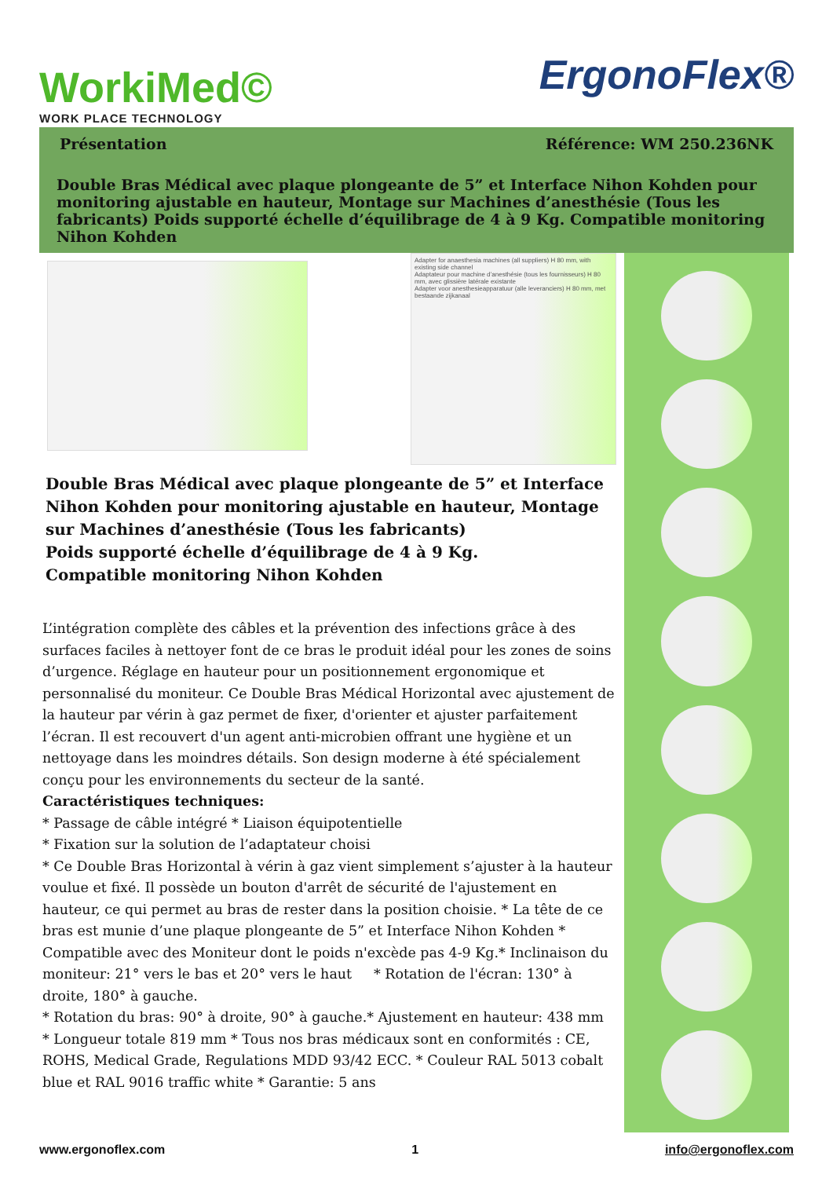WorkiMed©
WORK PLACE TECHNOLOGY
ErgonoFlex®
Présentation Référence: WM 250.236NK
Double Bras Médical avec plaque plongeante de 5” et Interface Nihon Kohden pour monitoring ajustable en hauteur, Montage sur Machines d’anesthésie (Tous les fabricants) Poids supporté échelle d’équilibrage de 4 à 9 Kg. Compatible monitoring Nihon Kohden
Adapter for anaesthesia machines (all suppliers) H 80 mm, with existing side channel
Adaptateur pour machine d’anesthésie (tous les fournisseurs) H 80 mm, avec glissière latérale existante
Adapter voor anesthesieapparatuur (alle leveranciers) H 80 mm, met bestaande zijkanaal
Double Bras Médical avec plaque plongeante de 5” et Interface Nihon Kohden pour monitoring ajustable en hauteur, Montage sur Machines d’anesthésie (Tous les fabricants)
Poids supporté échelle d’équilibrage de 4 à 9 Kg.
Compatible monitoring Nihon Kohden
L’intégration complète des câbles et la prévention des infections grâce à des surfaces faciles à nettoyer font de ce bras le produit idéal pour les zones de soins d’urgence. Réglage en hauteur pour un positionnement ergonomique et personnalisé du moniteur. Ce Double Bras Médical Horizontal avec ajustement de la hauteur par vérin à gaz permet de fixer, d'orienter et ajuster parfaitement l’écran. Il est recouvert d'un agent anti-microbien offrant une hygiène et un nettoyage dans les moindres détails. Son design moderne à été spécialement conçu pour les environnements du secteur de la santé.
Caractéristiques techniques:
* Passage de câble intégré * Liaison équipotentielle
* Fixation sur la solution de l’adaptateur choisi
* Ce Double Bras Horizontal à vérin à gaz vient simplement s’ajuster à la hauteur voulue et fixé. Il possède un bouton d'arrêt de sécurité de l'ajustement en hauteur, ce qui permet au bras de rester dans la position choisie. * La tête de ce bras est munie d’une plaque plongeante de 5” et Interface Nihon Kohden * Compatible avec des Moniteur dont le poids n'excède pas 4-9 Kg.* Inclinaison du moniteur: 21° vers le bas et 20° vers le haut * Rotation de l'écran: 130° à droite, 180° à gauche.
* Rotation du bras: 90° à droite, 90° à gauche.* Ajustement en hauteur: 438 mm
* Longueur totale 819 mm * Tous nos bras médicaux sont en conformités : CE, ROHS, Medical Grade, Regulations MDD 93/42 ECC. * Couleur RAL 5013 cobalt blue et RAL 9016 traffic white * Garantie: 5 ans
www.ergonoflex.com 1 info@ergonoflex.com